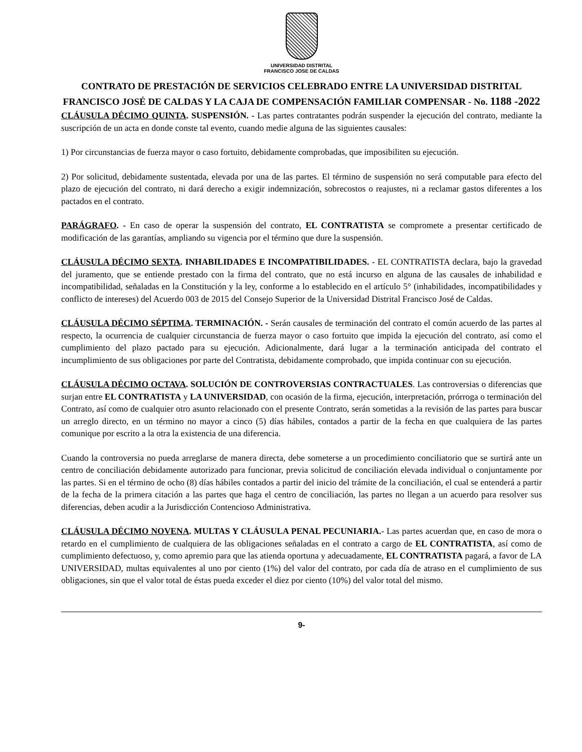UNIVERSIDAD DISTRITAL
FRANCISCO JOSE DE CALDAS
CONTRATO DE PRESTACIÓN DE SERVICIOS CELEBRADO ENTRE LA UNIVERSIDAD DISTRITAL FRANCISCO JOSÉ DE CALDAS Y LA CAJA DE COMPENSACIÓN FAMILIAR COMPENSAR - No. 1188 -2022
CLÁUSULA DÉCIMO QUINTA. SUSPENSIÓN. - Las partes contratantes podrán suspender la ejecución del contrato, mediante la suscripción de un acta en donde conste tal evento, cuando medie alguna de las siguientes causales:
1) Por circunstancias de fuerza mayor o caso fortuito, debidamente comprobadas, que imposibiliten su ejecución.
2) Por solicitud, debidamente sustentada, elevada por una de las partes. El término de suspensión no será computable para efecto del plazo de ejecución del contrato, ni dará derecho a exigir indemnización, sobrecostos o reajustes, ni a reclamar gastos diferentes a los pactados en el contrato.
PARÁGRAFO. - En caso de operar la suspensión del contrato, EL CONTRATISTA se compromete a presentar certificado de modificación de las garantías, ampliando su vigencia por el término que dure la suspensión.
CLÁUSULA DÉCIMO SEXTA. INHABILIDADES E INCOMPATIBILIDADES. - EL CONTRATISTA declara, bajo la gravedad del juramento, que se entiende prestado con la firma del contrato, que no está incurso en alguna de las causales de inhabilidad e incompatibilidad, señaladas en la Constitución y la ley, conforme a lo establecido en el artículo 5° (inhabilidades, incompatibilidades y conflicto de intereses) del Acuerdo 003 de 2015 del Consejo Superior de la Universidad Distrital Francisco José de Caldas.
CLÁUSULA DÉCIMO SÉPTIMA. TERMINACIÓN. - Serán causales de terminación del contrato el común acuerdo de las partes al respecto, la ocurrencia de cualquier circunstancia de fuerza mayor o caso fortuito que impida la ejecución del contrato, así como el cumplimiento del plazo pactado para su ejecución. Adicionalmente, dará lugar a la terminación anticipada del contrato el incumplimiento de sus obligaciones por parte del Contratista, debidamente comprobado, que impida continuar con su ejecución.
CLÁUSULA DÉCIMO OCTAVA. SOLUCIÓN DE CONTROVERSIAS CONTRACTUALES. Las controversias o diferencias que surjan entre EL CONTRATISTA y LA UNIVERSIDAD, con ocasión de la firma, ejecución, interpretación, prórroga o terminación del Contrato, así como de cualquier otro asunto relacionado con el presente Contrato, serán sometidas a la revisión de las partes para buscar un arreglo directo, en un término no mayor a cinco (5) días hábiles, contados a partir de la fecha en que cualquiera de las partes comunique por escrito a la otra la existencia de una diferencia.
Cuando la controversia no pueda arreglarse de manera directa, debe someterse a un procedimiento conciliatorio que se surtirá ante un centro de conciliación debidamente autorizado para funcionar, previa solicitud de conciliación elevada individual o conjuntamente por las partes. Si en el término de ocho (8) días hábiles contados a partir del inicio del trámite de la conciliación, el cual se entenderá a partir de la fecha de la primera citación a las partes que haga el centro de conciliación, las partes no llegan a un acuerdo para resolver sus diferencias, deben acudir a la Jurisdicción Contencioso Administrativa.
CLÁUSULA DÉCIMO NOVENA. MULTAS Y CLÁUSULA PENAL PECUNIARIA.- Las partes acuerdan que, en caso de mora o retardo en el cumplimiento de cualquiera de las obligaciones señaladas en el contrato a cargo de EL CONTRATISTA, así como de cumplimiento defectuoso, y, como apremio para que las atienda oportuna y adecuadamente, EL CONTRATISTA pagará, a favor de LA UNIVERSIDAD, multas equivalentes al uno por ciento (1%) del valor del contrato, por cada día de atraso en el cumplimiento de sus obligaciones, sin que el valor total de éstas pueda exceder el diez por ciento (10%) del valor total del mismo.
9-